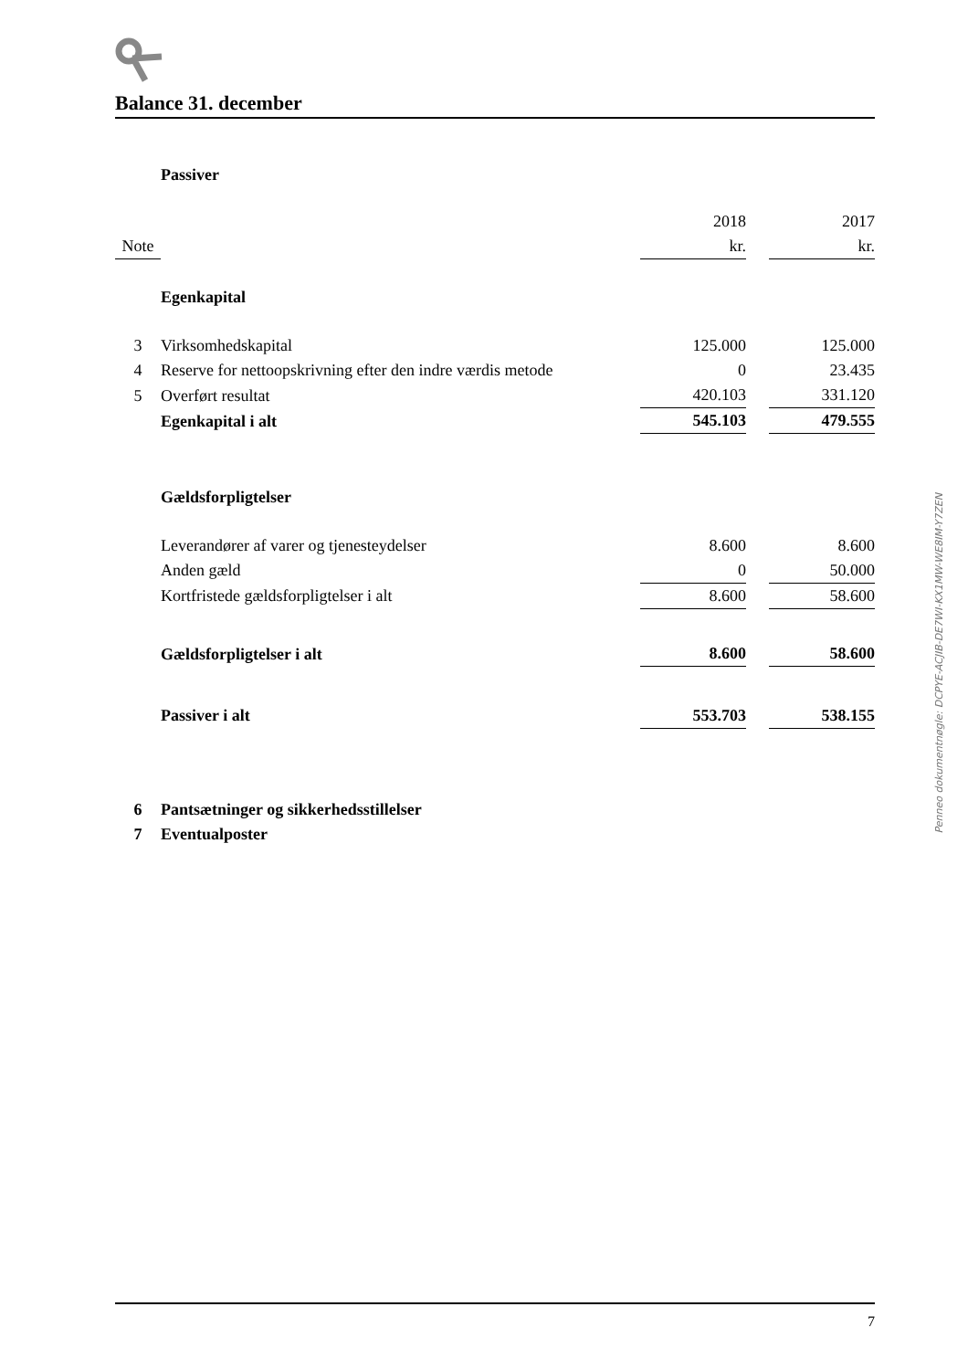Balance 31. december
| | Passiver | | | |
| | | 2018 | | 2017 |
| Note | | kr. | | kr. |
| | Egenkapital | | | |
| 3 | Virksomhedskapital | 125.000 | | 125.000 |
| 4 | Reserve for nettoopskrivning efter den indre værdis metode | 0 | | 23.435 |
| 5 | Overført resultat | 420.103 | | 331.120 |
| | Egenkapital i alt | 545.103 | | 479.555 |
| | Gældsforpligtelser | | | |
| | Leverandører af varer og tjenesteydelser | 8.600 | | 8.600 |
| | Anden gæld | 0 | | 50.000 |
| | Kortfristede gældsforpligtelser i alt | 8.600 | | 58.600 |
| | Gældsforpligtelser i alt | 8.600 | | 58.600 |
| | Passiver i alt | 553.703 | | 538.155 |
| 6 | Pantsætninger og sikkerhedsstillelser | | | |
| 7 | Eventualposter | | | |
Penneo dokumentnøgle: DCPYE-ACJIB-DE7WI-KX1MW-WE8IM-Y7ZEN
7